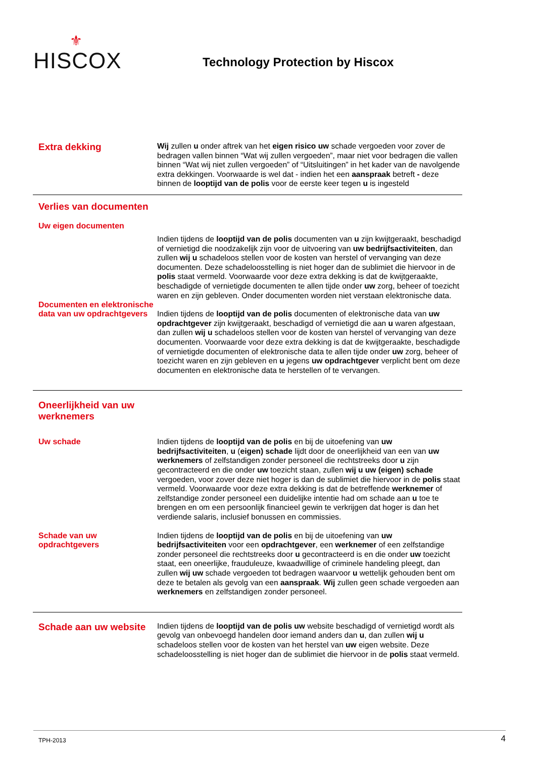⚜
HISCOX
Technology Protection by Hiscox
Extra dekking
Wij zullen u onder aftrek van het eigen risico uw schade vergoeden voor zover de bedragen vallen binnen “Wat wij zullen vergoeden”, maar niet voor bedragen die vallen binnen “Wat wij niet zullen vergoeden” of “Uitsluitingen” in het kader van de navolgende extra dekkingen. Voorwaarde is wel dat - indien het een aanspraak betreft - deze binnen de looptijd van de polis voor de eerste keer tegen u is ingesteld
Verlies van documenten
Uw eigen documenten
Indien tijdens de looptijd van de polis documenten van u zijn kwijtgeraakt, beschadigd of vernietigd die noodzakelijk zijn voor de uitvoering van uw bedrijfsactiviteiten, dan zullen wij u schadeloos stellen voor de kosten van herstel of vervanging van deze documenten. Deze schadeloosstelling is niet hoger dan de sublimiet die hiervoor in de polis staat vermeld. Voorwaarde voor deze extra dekking is dat de kwijtgeraakte, beschadigde of vernietigde documenten te allen tijde onder uw zorg, beheer of toezicht waren en zijn gebleven. Onder documenten worden niet verstaan elektronische data.
Documenten en elektronische data van uw opdrachtgevers
Indien tijdens de looptijd van de polis documenten of elektronische data van uw opdrachtgever zijn kwijtgeraakt, beschadigd of vernietigd die aan u waren afgestaan, dan zullen wij u schadeloos stellen voor de kosten van herstel of vervanging van deze documenten. Voorwaarde voor deze extra dekking is dat de kwijtgeraakte, beschadigde of vernietigde documenten of elektronische data te allen tijde onder uw zorg, beheer of toezicht waren en zijn gebleven en u jegens uw opdrachtgever verplicht bent om deze documenten en elektronische data te herstellen of te vervangen.
Oneerlijkheid van uw werknemers
Uw schade
Indien tijdens de looptijd van de polis en bij de uitoefening van uw bedrijfsactiviteiten, u (eigen) schade lijdt door de oneerlijkheid van een van uw werknemers of zelfstandigen zonder personeel die rechtstreeks door u zijn gecontracteerd en die onder uw toezicht staan, zullen wij u uw (eigen) schade vergoeden, voor zover deze niet hoger is dan de sublimiet die hiervoor in de polis staat vermeld. Voorwaarde voor deze extra dekking is dat de betreffende werknemer of zelfstandige zonder personeel een duidelijke intentie had om schade aan u toe te brengen en om een persoonlijk financieel gewin te verkrijgen dat hoger is dan het verdiende salaris, inclusief bonussen en commissies.
Schade van uw opdrachtgevers
Indien tijdens de looptijd van de polis en bij de uitoefening van uw bedrijfsactiviteiten voor een opdrachtgever, een werknemer of een zelfstandige zonder personeel die rechtstreeks door u gecontracteerd is en die onder uw toezicht staat, een oneerlijke, frauduleuze, kwaadwillige of criminele handeling pleegt, dan zullen wij uw schade vergoeden tot bedragen waarvoor u wettelijk gehouden bent om deze te betalen als gevolg van een aanspraak. Wij zullen geen schade vergoeden aan werknemers en zelfstandigen zonder personeel.
Schade aan uw website
Indien tijdens de looptijd van de polis uw website beschadigd of vernietigd wordt als gevolg van onbevoegd handelen door iemand anders dan u, dan zullen wij u schadeloos stellen voor de kosten van het herstel van uw eigen website. Deze schadeloosstelling is niet hoger dan de sublimiet die hiervoor in de polis staat vermeld.
TPH-2013 4